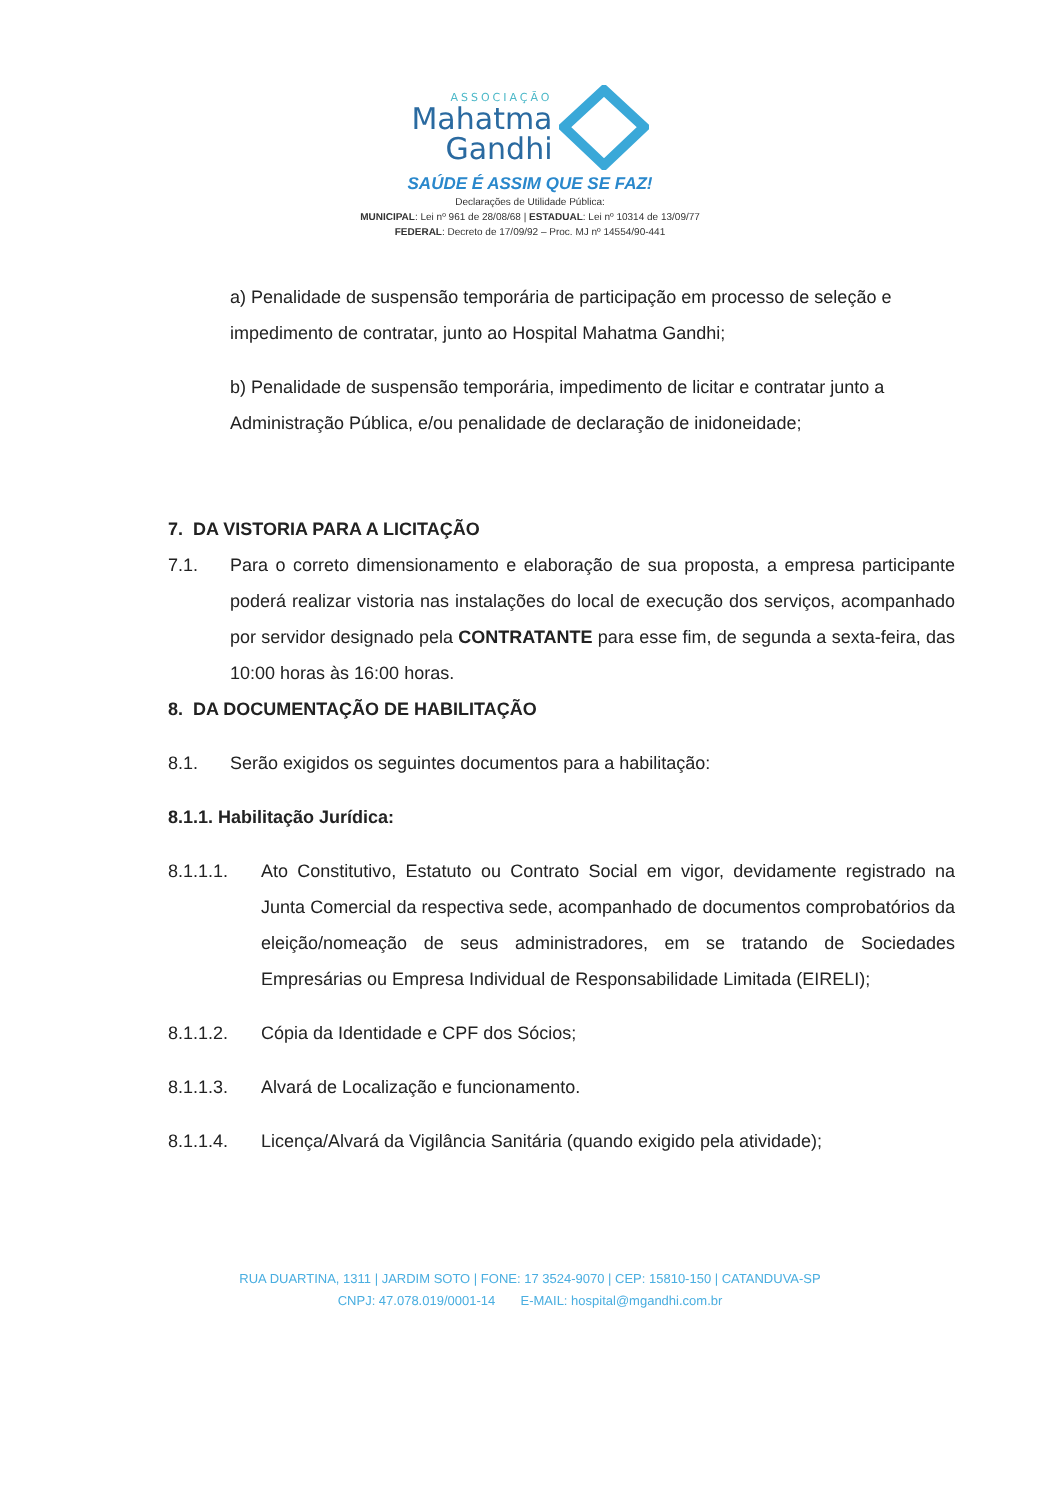ASSOCIAÇÃO
Mahatma
Gandhi
SAÚDE É ASSIM QUE SE FAZ!
Declarações de Utilidade Pública:
MUNICIPAL: Lei nº 961 de 28/08/68 | ESTADUAL: Lei nº 10314 de 13/09/77
FEDERAL: Decreto de 17/09/92 – Proc. MJ nº 14554/90-441
a) Penalidade de suspensão temporária de participação em processo de seleção e impedimento de contratar, junto ao Hospital Mahatma Gandhi;
b) Penalidade de suspensão temporária, impedimento de licitar e contratar junto a Administração Pública, e/ou penalidade de declaração de inidoneidade;
7. DA VISTORIA PARA A LICITAÇÃO
7.1. Para o correto dimensionamento e elaboração de sua proposta, a empresa participante poderá realizar vistoria nas instalações do local de execução dos serviços, acompanhado por servidor designado pela CONTRATANTE para esse fim, de segunda a sexta-feira, das 10:00 horas às 16:00 horas.
8. DA DOCUMENTAÇÃO DE HABILITAÇÃO
8.1. Serão exigidos os seguintes documentos para a habilitação:
8.1.1. Habilitação Jurídica:
8.1.1.1. Ato Constitutivo, Estatuto ou Contrato Social em vigor, devidamente registrado na Junta Comercial da respectiva sede, acompanhado de documentos comprobatórios da eleição/nomeação de seus administradores, em se tratando de Sociedades Empresárias ou Empresa Individual de Responsabilidade Limitada (EIRELI);
8.1.1.2. Cópia da Identidade e CPF dos Sócios;
8.1.1.3. Alvará de Localização e funcionamento.
8.1.1.4. Licença/Alvará da Vigilância Sanitária (quando exigido pela atividade);
RUA DUARTINA, 1311 | JARDIM SOTO | FONE: 17 3524-9070 | CEP: 15810-150 | CATANDUVA-SP
CNPJ: 47.078.019/0001-14 E-MAIL: hospital@mgandhi.com.br